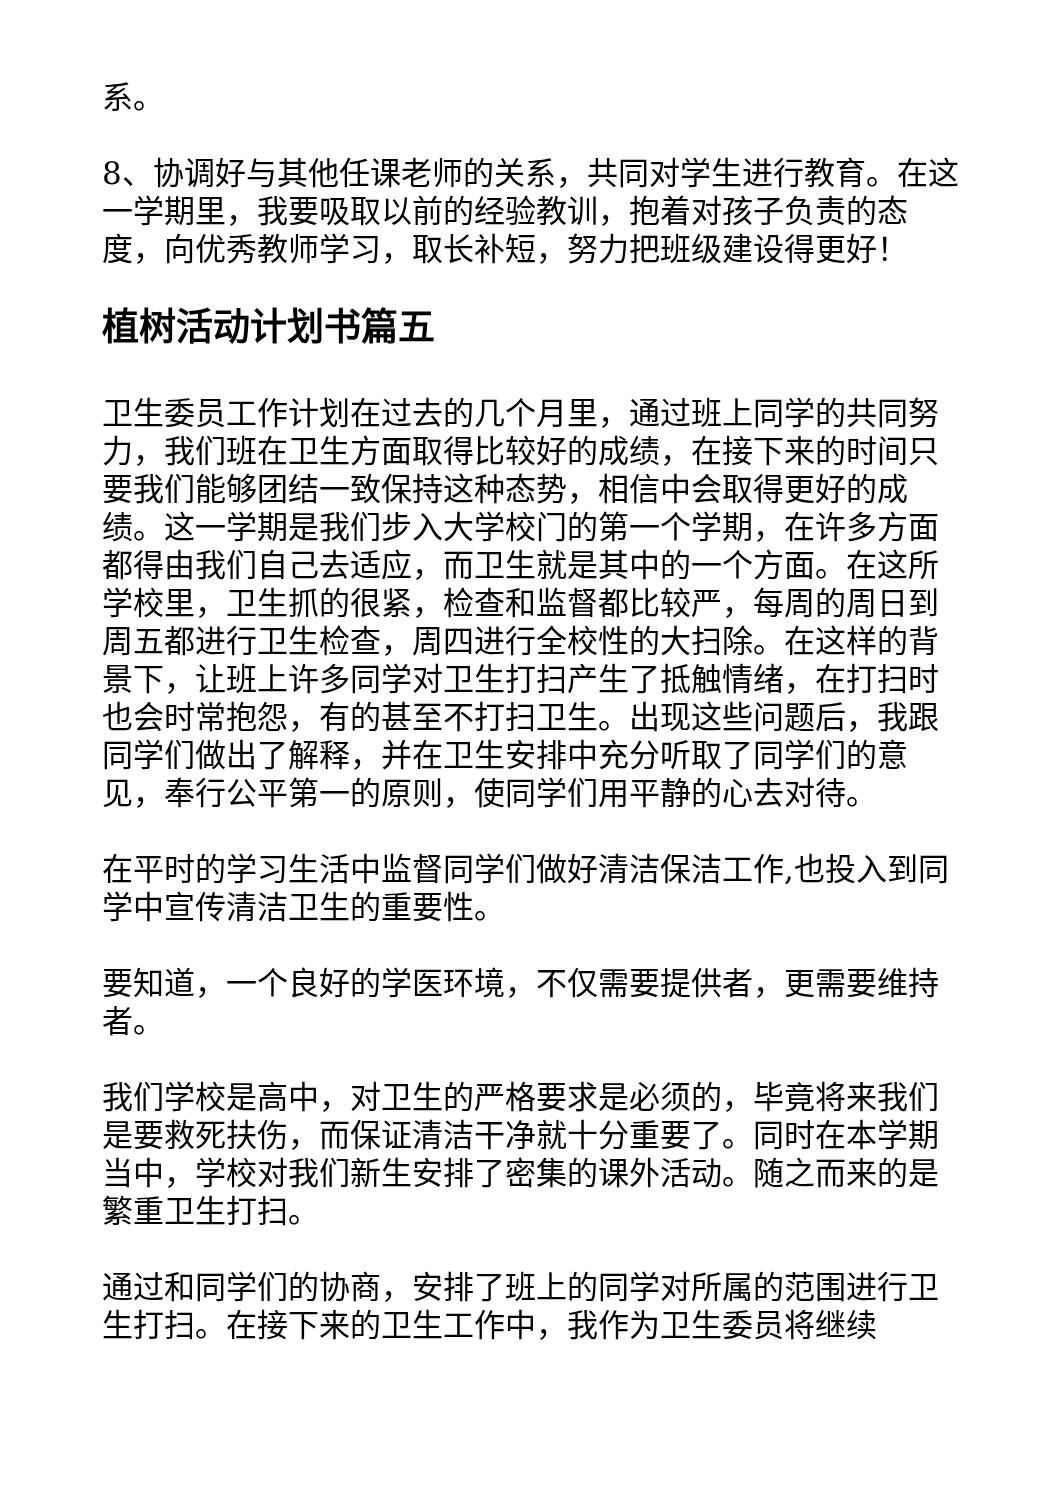系。
8、协调好与其他任课老师的关系，共同对学生进行教育。在这一学期里，我要吸取以前的经验教训，抱着对孩子负责的态度，向优秀教师学习，取长补短，努力把班级建设得更好！
植树活动计划书篇五
卫生委员工作计划在过去的几个月里，通过班上同学的共同努力，我们班在卫生方面取得比较好的成绩，在接下来的时间只要我们能够团结一致保持这种态势，相信中会取得更好的成绩。这一学期是我们步入大学校门的第一个学期，在许多方面都得由我们自己去适应，而卫生就是其中的一个方面。在这所学校里，卫生抓的很紧，检查和监督都比较严，每周的周日到周五都进行卫生检查，周四进行全校性的大扫除。在这样的背景下，让班上许多同学对卫生打扫产生了抵触情绪，在打扫时也会时常抱怨，有的甚至不打扫卫生。出现这些问题后，我跟同学们做出了解释，并在卫生安排中充分听取了同学们的意见，奉行公平第一的原则，使同学们用平静的心去对待。
在平时的学习生活中监督同学们做好清洁保洁工作,也投入到同学中宣传清洁卫生的重要性。
要知道，一个良好的学医环境，不仅需要提供者，更需要维持者。
我们学校是高中，对卫生的严格要求是必须的，毕竟将来我们是要救死扶伤，而保证清洁干净就十分重要了。同时在本学期当中，学校对我们新生安排了密集的课外活动。随之而来的是繁重卫生打扫。
通过和同学们的协商，安排了班上的同学对所属的范围进行卫生打扫。在接下来的卫生工作中，我作为卫生委员将继续